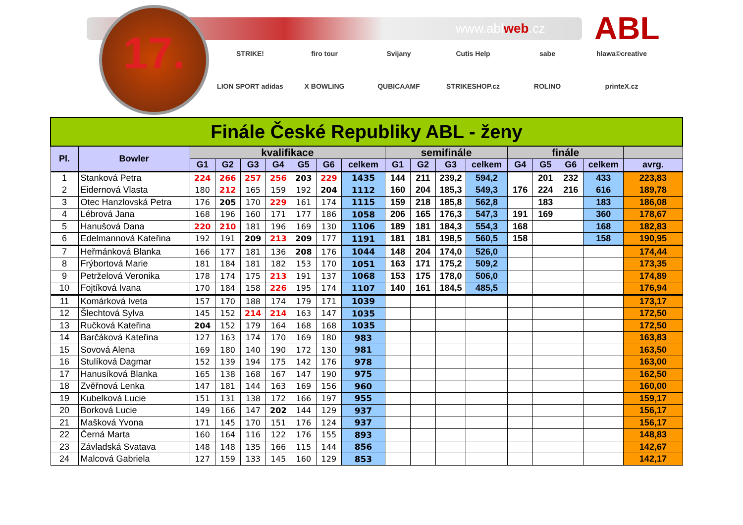www.ablweb.cz
17.
ABL
STRIKE!
firo tour
Svijany
Cutis Help
sabe
hlawa©creative
LION SPORT adidas
X BOWLING
QUBICAAMF
STRIKESHOP.cz
ROLINO
printeX.cz
| Finále České Republiky ABL - ženy | | | | | | | | | | | | | | | | | |
| --- | --- | --- | --- | --- | --- | --- | --- | --- | --- | --- | --- | --- | --- | --- | --- | --- | --- |
| Pl. | Bowler | kvalifikace | | | | | | | semifinále | | | | finále | | | | |
| | | G1 | G2 | G3 | G4 | G5 | G6 | celkem | G1 | G2 | G3 | celkem | G4 | G5 | G6 | celkem | avrg. |
| 1 | Stanková Petra | 224 | 266 | 257 | 256 | 203 | 229 | 1435 | 144 | 211 | 239,2 | 594,2 | | 201 | 232 | 433 | 223,83 |
| 2 | Eidernová Vlasta | 180 | 212 | 165 | 159 | 192 | 204 | 1112 | 160 | 204 | 185,3 | 549,3 | 176 | 224 | 216 | 616 | 189,78 |
| 3 | Otec Hanzlovská Petra | 176 | 205 | 170 | 229 | 161 | 174 | 1115 | 159 | 218 | 185,8 | 562,8 | | 183 | | 183 | 186,08 |
| 4 | Lébrová Jana | 168 | 196 | 160 | 171 | 177 | 186 | 1058 | 206 | 165 | 176,3 | 547,3 | 191 | 169 | | 360 | 178,67 |
| 5 | Hanušová Dana | 220 | 210 | 181 | 196 | 169 | 130 | 1106 | 189 | 181 | 184,3 | 554,3 | 168 | | | 168 | 182,83 |
| 6 | Edelmannová Kateřina | 192 | 191 | 209 | 213 | 209 | 177 | 1191 | 181 | 181 | 198,5 | 560,5 | 158 | | | 158 | 190,95 |
| 7 | Heřmánková Blanka | 166 | 177 | 181 | 136 | 208 | 176 | 1044 | 148 | 204 | 174,0 | 526,0 | | | | | 174,44 |
| 8 | Frýbortová Marie | 181 | 184 | 181 | 182 | 153 | 170 | 1051 | 163 | 171 | 175,2 | 509,2 | | | | | 173,35 |
| 9 | Petrželová Veronika | 178 | 174 | 175 | 213 | 191 | 137 | 1068 | 153 | 175 | 178,0 | 506,0 | | | | | 174,89 |
| 10 | Fojtíková Ivana | 170 | 184 | 158 | 226 | 195 | 174 | 1107 | 140 | 161 | 184,5 | 485,5 | | | | | 176,94 |
| 11 | Komárková Iveta | 157 | 170 | 188 | 174 | 179 | 171 | 1039 | | | | | | | | | 173,17 |
| 12 | Šlechtová Sylva | 145 | 152 | 214 | 214 | 163 | 147 | 1035 | | | | | | | | | 172,50 |
| 13 | Ručková Kateřina | 204 | 152 | 179 | 164 | 168 | 168 | 1035 | | | | | | | | | 172,50 |
| 14 | Barčáková Kateřina | 127 | 163 | 174 | 170 | 169 | 180 | 983 | | | | | | | | | 163,83 |
| 15 | Sovová Alena | 169 | 180 | 140 | 190 | 172 | 130 | 981 | | | | | | | | | 163,50 |
| 16 | Stulíková Dagmar | 152 | 139 | 194 | 175 | 142 | 176 | 978 | | | | | | | | | 163,00 |
| 17 | Hanusíková Blanka | 165 | 138 | 168 | 167 | 147 | 190 | 975 | | | | | | | | | 162,50 |
| 18 | Zvěřnová Lenka | 147 | 181 | 144 | 163 | 169 | 156 | 960 | | | | | | | | | 160,00 |
| 19 | Kubelková Lucie | 151 | 131 | 138 | 172 | 166 | 197 | 955 | | | | | | | | | 159,17 |
| 20 | Borková Lucie | 149 | 166 | 147 | 202 | 144 | 129 | 937 | | | | | | | | | 156,17 |
| 21 | Mašková Yvona | 171 | 145 | 170 | 151 | 176 | 124 | 937 | | | | | | | | | 156,17 |
| 22 | Černá Marta | 160 | 164 | 116 | 122 | 176 | 155 | 893 | | | | | | | | | 148,83 |
| 23 | Závladská Svatava | 148 | 148 | 135 | 166 | 115 | 144 | 856 | | | | | | | | | 142,67 |
| 24 | Malcová Gabriela | 127 | 159 | 133 | 145 | 160 | 129 | 853 | | | | | | | | | 142,17 |